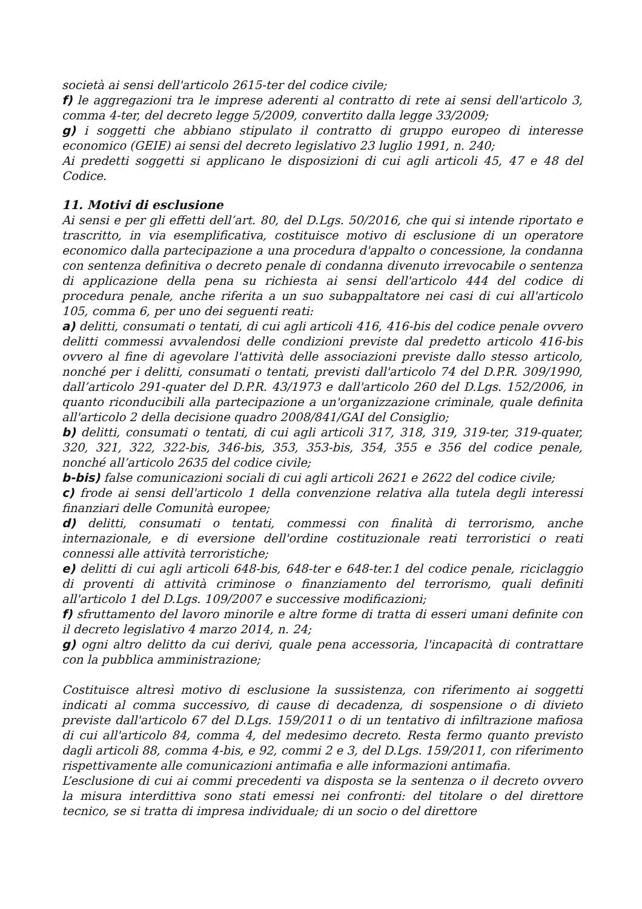società ai sensi dell'articolo 2615-ter del codice civile;
f) le aggregazioni tra le imprese aderenti al contratto di rete ai sensi dell'articolo 3, comma 4-ter, del decreto legge 5/2009, convertito dalla legge 33/2009;
g) i soggetti che abbiano stipulato il contratto di gruppo europeo di interesse economico (GEIE) ai sensi del decreto legislativo 23 luglio 1991, n. 240;
Ai predetti soggetti si applicano le disposizioni di cui agli articoli 45, 47 e 48 del Codice.
11. Motivi di esclusione
Ai sensi e per gli effetti dell’art. 80, del D.Lgs. 50/2016, che qui si intende riportato e trascritto, in via esemplificativa, costituisce motivo di esclusione di un operatore economico dalla partecipazione a una procedura d'appalto o concessione, la condanna con sentenza definitiva o decreto penale di condanna divenuto irrevocabile o sentenza di applicazione della pena su richiesta ai sensi dell'articolo 444 del codice di procedura penale, anche riferita a un suo subappaltatore nei casi di cui all'articolo 105, comma 6, per uno dei seguenti reati:
a) delitti, consumati o tentati, di cui agli articoli 416, 416-bis del codice penale ovvero delitti commessi avvalendosi delle condizioni previste dal predetto articolo 416-bis ovvero al fine di agevolare l'attività delle associazioni previste dallo stesso articolo, nonché per i delitti, consumati o tentati, previsti dall'articolo 74 del D.P.R. 309/1990, dall’articolo 291-quater del D.P.R. 43/1973 e dall'articolo 260 del D.Lgs. 152/2006, in quanto riconducibili alla partecipazione a un'organizzazione criminale, quale definita all'articolo 2 della decisione quadro 2008/841/GAI del Consiglio;
b) delitti, consumati o tentati, di cui agli articoli 317, 318, 319, 319-ter, 319-quater, 320, 321, 322, 322-bis, 346-bis, 353, 353-bis, 354, 355 e 356 del codice penale, nonché all’articolo 2635 del codice civile;
b-bis) false comunicazioni sociali di cui agli articoli 2621 e 2622 del codice civile;
c) frode ai sensi dell'articolo 1 della convenzione relativa alla tutela degli interessi finanziari delle Comunità europee;
d) delitti, consumati o tentati, commessi con finalità di terrorismo, anche internazionale, e di eversione dell'ordine costituzionale reati terroristici o reati connessi alle attività terroristiche;
e) delitti di cui agli articoli 648-bis, 648-ter e 648-ter.1 del codice penale, riciclaggio di proventi di attività criminose o finanziamento del terrorismo, quali definiti all'articolo 1 del D.Lgs. 109/2007 e successive modificazioni;
f) sfruttamento del lavoro minorile e altre forme di tratta di esseri umani definite con il decreto legislativo 4 marzo 2014, n. 24;
g) ogni altro delitto da cui derivi, quale pena accessoria, l'incapacità di contrattare con la pubblica amministrazione;
Costituisce altresì motivo di esclusione la sussistenza, con riferimento ai soggetti indicati al comma successivo, di cause di decadenza, di sospensione o di divieto previste dall'articolo 67 del D.Lgs. 159/2011 o di un tentativo di infiltrazione mafiosa di cui all'articolo 84, comma 4, del medesimo decreto. Resta fermo quanto previsto dagli articoli 88, comma 4-bis, e 92, commi 2 e 3, del D.Lgs. 159/2011, con riferimento rispettivamente alle comunicazioni antimafia e alle informazioni antimafia.
L’esclusione di cui ai commi precedenti va disposta se la sentenza o il decreto ovvero la misura interdittiva sono stati emessi nei confronti: del titolare o del direttore tecnico, se si tratta di impresa individuale; di un socio o del direttore